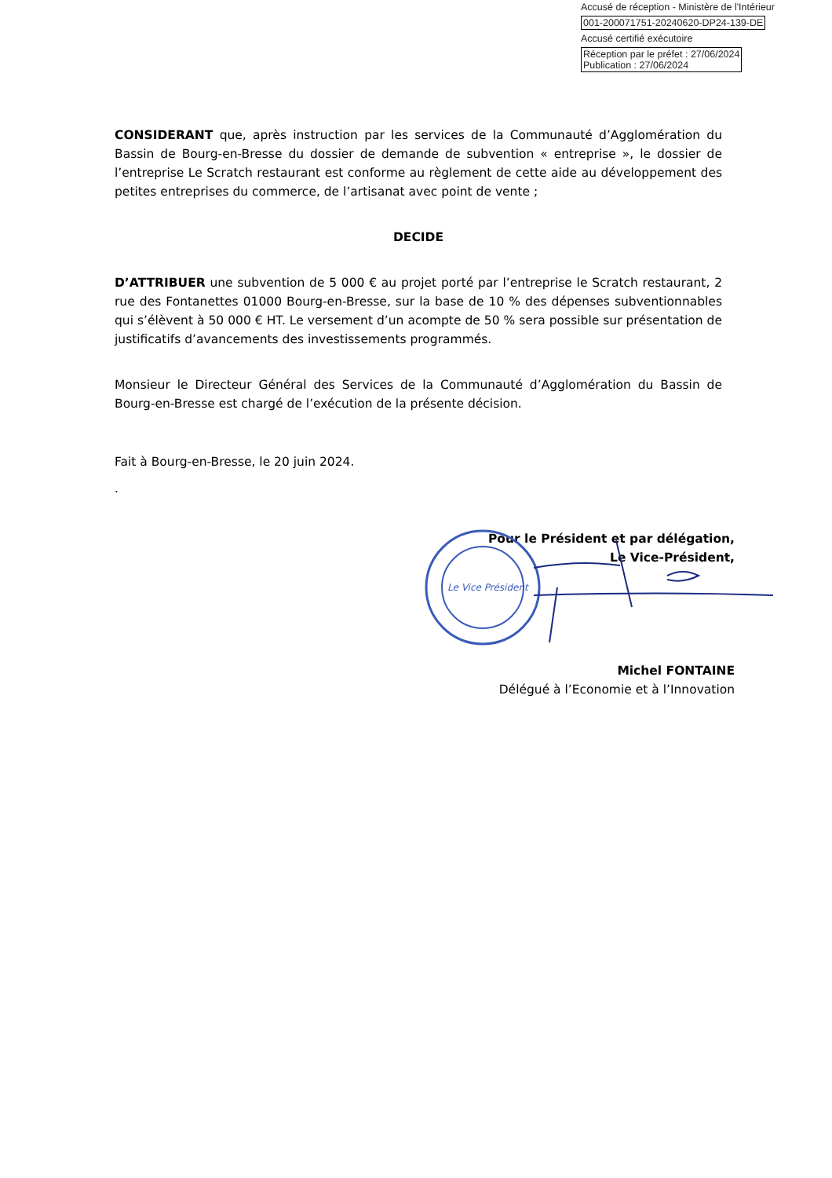Accusé de réception - Ministère de l'Intérieur
001-200071751-20240620-DP24-139-DE
Accusé certifié exécutoire
Réception par le préfet : 27/06/2024
Publication : 27/06/2024
CONSIDERANT que, après instruction par les services de la Communauté d’Agglomération du Bassin de Bourg-en-Bresse du dossier de demande de subvention « entreprise », le dossier de l’entreprise Le Scratch restaurant est conforme au règlement de cette aide au développement des petites entreprises du commerce, de l’artisanat avec point de vente ;
DECIDE
D’ATTRIBUER une subvention de 5 000 € au projet porté par l’entreprise le Scratch restaurant, 2 rue des Fontanettes 01000 Bourg-en-Bresse, sur la base de 10 % des dépenses subventionnables qui s’élèvent à 50 000 € HT. Le versement d’un acompte de 50 % sera possible sur présentation de justificatifs d’avancements des investissements programmés.
Monsieur le Directeur Général des Services de la Communauté d’Agglomération du Bassin de Bourg-en-Bresse est chargé de l’exécution de la présente décision.
Fait à Bourg-en-Bresse, le 20 juin 2024.
.
Pour le Président et par délégation,
Le Vice-Président,
Michel FONTAINE
Délégué à l’Economie et à l’Innovation
Le Vice Président